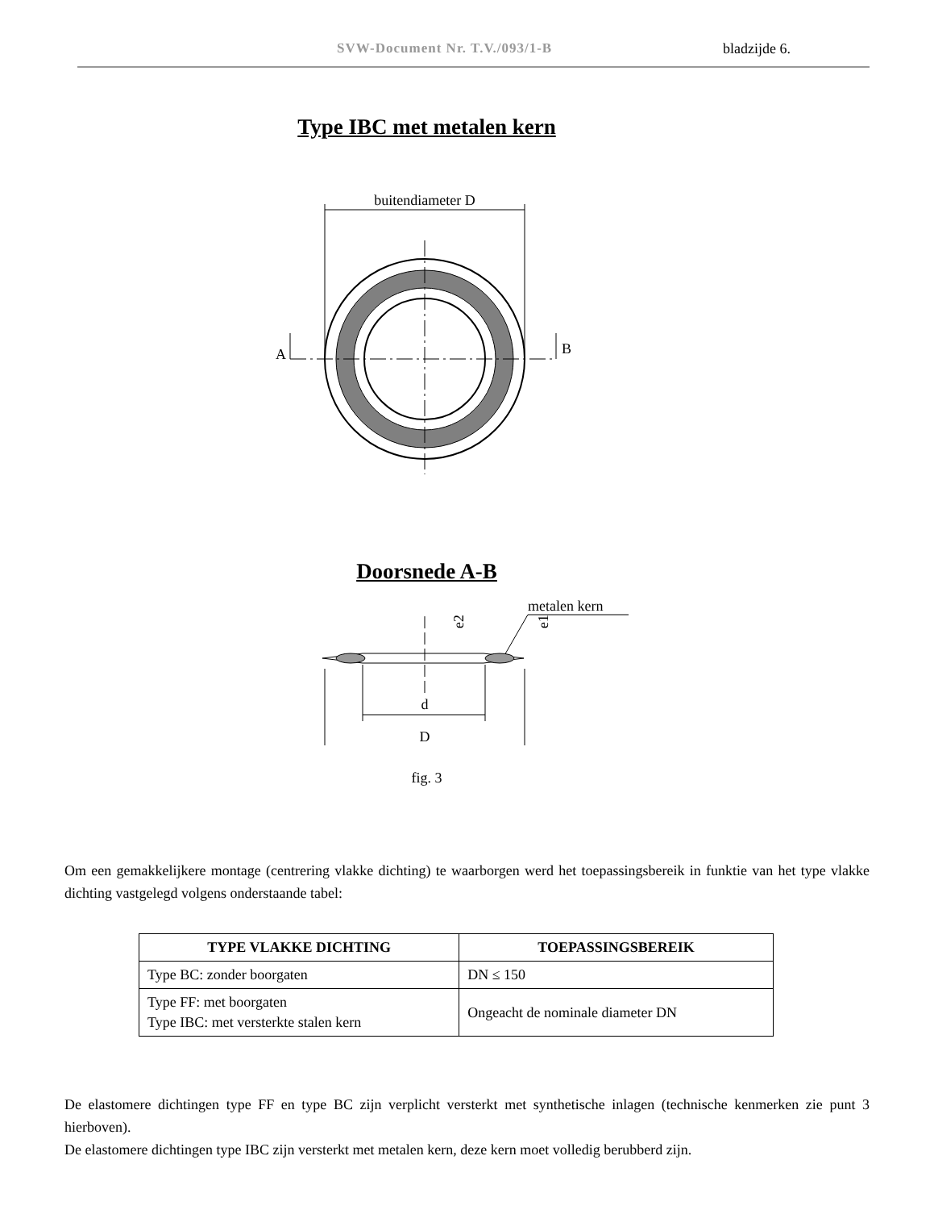SVW-Document Nr. T.V./093/1-B bladzijde 6.
Type IBC met metalen kern
buitendiameter D
A
B
Doorsnede A-B
metalen kern
d
D
e2
e1
fig. 3
Om een gemakkelijkere montage (centrering vlakke dichting) te waarborgen werd het toepassingsbereik in funktie van het type vlakke dichting vastgelegd volgens onderstaande tabel:
| TYPE VLAKKE DICHTING | TOEPASSINGSBEREIK |
| --- | --- |
| Type BC: zonder boorgaten | DN ≤ 150 |
| Type FF: met boorgaten Type IBC: met versterkte stalen kern | Ongeacht de nominale diameter DN |
De elastomere dichtingen type FF en type BC zijn verplicht versterkt met synthetische inlagen (technische kenmerken zie punt 3 hierboven).
De elastomere dichtingen type IBC zijn versterkt met metalen kern, deze kern moet volledig berubberd zijn.